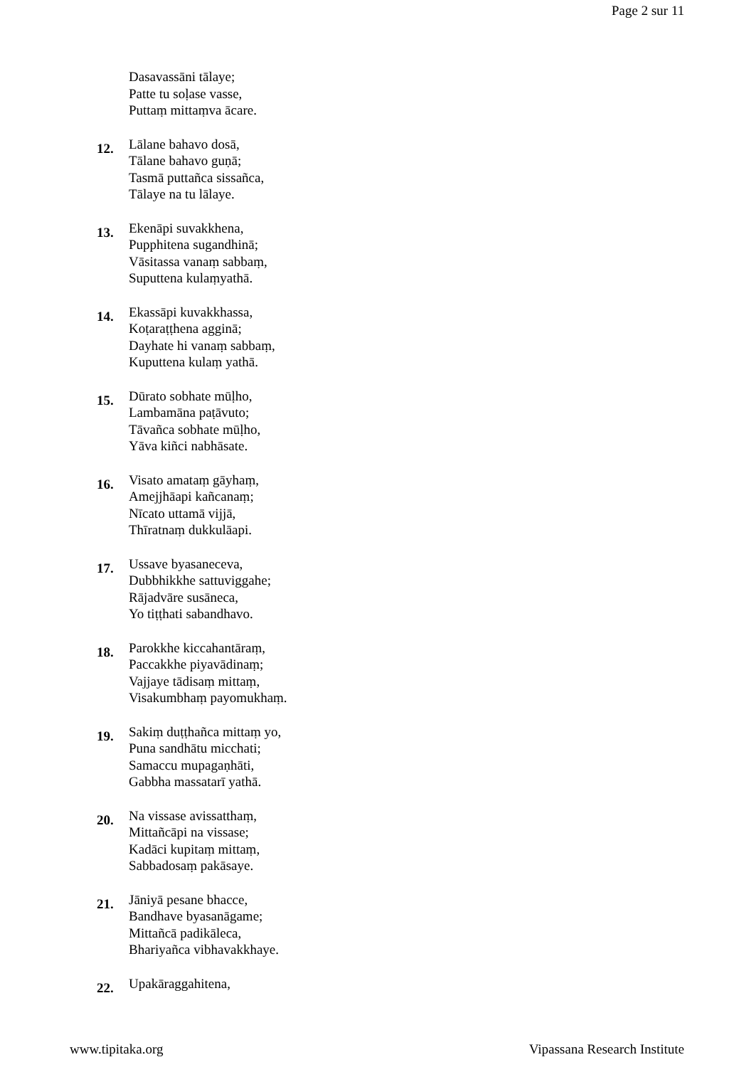Page 2 sur 11
Dasavassāni tālaye;
Patte tu soḷase vasse,
Puttaṃ mittaṃva ācare.
12.
Lālane bahavo dosā,
Tālane bahavo guṇā;
Tasmā puttañca sissañca,
Tālaye na tu lālaye.
13.
Ekenāpi suvakkhena,
Pupphitena sugandhinā;
Vāsitassa vanaṃ sabbaṃ,
Suputtena kulaṃyathā.
14.
Ekassāpi kuvakkhassa,
Koṭaraṭṭhena agginā;
Dayhate hi vanaṃ sabbaṃ,
Kuputtena kulaṃ yathā.
15.
Dūrato sobhate mūḷho,
Lambamāna paṭāvuto;
Tāvañca sobhate mūḷho,
Yāva kiñci nabhāsate.
16.
Visato amataṃ gāyhaṃ,
Amejjhāapi kañcanaṃ;
Nīcato uttamā vijjā,
Thīratnaṃ dukkulāapi.
17.
Ussave byasaneceva,
Dubbhikkhe sattuviggahe;
Rājadvāre susāneca,
Yo tiṭṭhati sabandhavo.
18.
Parokkhe kiccahantāraṃ,
Paccakkhe piyavādinaṃ;
Vajjaye tādisaṃ mittaṃ,
Visakumbhaṃ payomukhaṃ.
19.
Sakiṃ duṭṭhañca mittaṃ yo,
Puna sandhātu micchati;
Samaccu mupagaṇhāti,
Gabbha massatarī yathā.
20.
Na vissase avissatthaṃ,
Mittañcāpi na vissase;
Kadāci kupitaṃ mittaṃ,
Sabbadosaṃ pakāsaye.
21.
Jāniyā pesane bhacce,
Bandhave byasanāgame;
Mittañcā padikāleca,
Bhariyañca vibhavakkhaye.
22.
Upakāraggahitena,
www.tipitaka.org Vipassana Research Institute